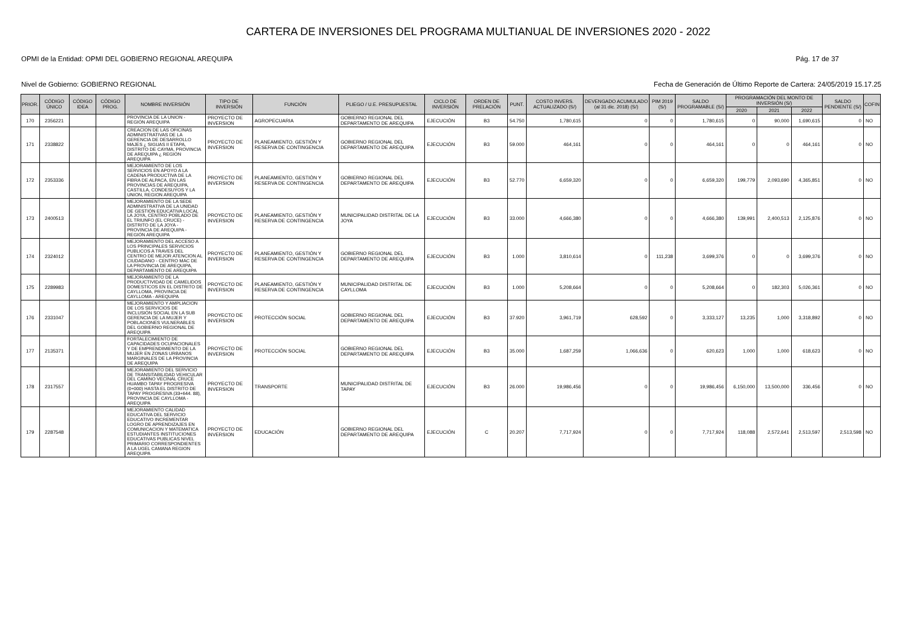CARTERA DE INVERSIONES DEL PROGRAMA MULTIANUAL DE INVERSIONES 2020 - 2022
OPMI de la Entidad: OPMI DEL GOBIERNO REGIONAL AREQUIPA Pág. 17 de 37
Nivel de Gobierno: GOBIERNO REGIONAL Fecha de Generación de Último Reporte de Cartera: 24/05/2019 15.17.25
| PRIOR. | CÓDIGO ÚNICO | CÓDIGO IDEA | CÓDIGO PROG. | NOMBRE INVERSIÓN | TIPO DE INVERSIÓN | FUNCIÓN | PLIEGO / U.E. PRESUPUESTAL | CICLO DE INVERSIÓN | ORDEN DE PRELACIÓN | PUNT. | COSTO INVERS. ACTUALIZADO (S/) | DEVENGADO ACUMULADO (al 31 dic. 2018) (S/) | PIM 2019 (S/) | SALDO PROGRAMABLE (S/) | PROGRAMACIÓN DEL MONTO DE INVERSIÓN (S/) | | | SALDO PENDIENTE (S/) | COFIN |
| --- | --- | --- | --- | --- | --- | --- | --- | --- | --- | --- | --- | --- | --- | --- | --- | --- | --- | --- | --- |
| | | | | | | | | | | | | | | | 2020 | 2021 | 2022 | | |
| 170 | 2356221 | | | PROVINCIA DE LA UNION - REGIÓN AREQUIPA | PROYECTO DE INVERSION | AGROPECUARIA | GOBIERNO REGIONAL DEL DEPARTAMENTO DE AREQUIPA | EJECUCIÓN | B3 | 54.750 | 1,780,615 | 0 | 0 | 1,780,615 | 0 | 90,000 | 1,690,615 | 0 | NO |
| 171 | 2338822 | | | CREACION DE LAS OFICINAS ADMINISTRATIVAS DE LA GERENCIA DE DESARROLLO MAJES ¿ SIGUAS II ETAPA, DISTRITO DE CAYMA, PROVINCIA DE AREQUIPA ¿ REGIÓN AREQUIPA | PROYECTO DE INVERSION | PLANEAMIENTO, GESTIÓN Y RESERVA DE CONTINGENCIA | GOBIERNO REGIONAL DEL DEPARTAMENTO DE AREQUIPA | EJECUCIÓN | B3 | 59.000 | 464,161 | 0 | 0 | 464,161 | 0 | 0 | 464,161 | 0 | NO |
| 172 | 2353336 | | | MEJORAMIENTO DE LOS SERVICIOS EN APOYO A LA CADENA PRODUCTIVA DE LA FIBRA DE ALPACA, EN LAS PROVINCIAS DE AREQUIPA, CASTILLA, CONDESUYOS Y LA UNION, REGION AREQUIPA | PROYECTO DE INVERSION | PLANEAMIENTO, GESTIÓN Y RESERVA DE CONTINGENCIA | GOBIERNO REGIONAL DEL DEPARTAMENTO DE AREQUIPA | EJECUCIÓN | B3 | 52.770 | 6,659,320 | 0 | 0 | 6,659,320 | 199,779 | 2,093,690 | 4,365,851 | 0 | NO |
| 173 | 2400513 | | | MEJORAMIENTO DE LA SEDE ADMINISTRATIVA DE LA UNIDAD DE GESTIÓN EDUCATIVA LOCAL LA JOYA, CENTRO POBLADO DE EL TRIUNFO (EL CRUCE) - DISTRITO DE LA JOYA - PROVINCIA DE AREQUIPA - REGIÓN AREQUIPA | PROYECTO DE INVERSION | PLANEAMIENTO, GESTIÓN Y RESERVA DE CONTINGENCIA | MUNICIPALIDAD DISTRITAL DE LA JOYA | EJECUCIÓN | B3 | 33.000 | 4,666,380 | 0 | 0 | 4,666,380 | 139,991 | 2,400,513 | 2,125,876 | 0 | NO |
| 174 | 2324012 | | | MEJORAMIENTO DEL ACCESO A LOS PRINCIPALES SERVICIOS PUBLICOS A TRAVES DEL CENTRO DE MEJOR ATENCION AL CIUDADANO - CENTRO MAC DE LA PROVINCIA DE AREQUIPA, DEPARTAMENTO DE AREQUIPA | PROYECTO DE INVERSION | PLANEAMIENTO, GESTIÓN Y RESERVA DE CONTINGENCIA | GOBIERNO REGIONAL DEL DEPARTAMENTO DE AREQUIPA | EJECUCIÓN | B3 | 1.000 | 3,810,614 | 0 | 111,238 | 3,699,376 | 0 | 0 | 3,699,376 | 0 | NO |
| 175 | 2289983 | | | MEJORAMIENTO DE LA PRODUCTIVIDAD DE CAMELIDOS DOMESTICOS EN EL DISTRITO DE CAYLLOMA, PROVINCIA DE CAYLLOMA - AREQUIPA | PROYECTO DE INVERSION | PLANEAMIENTO, GESTIÓN Y RESERVA DE CONTINGENCIA | MUNICIPALIDAD DISTRITAL DE CAYLLOMA | EJECUCIÓN | B3 | 1.000 | 5,208,664 | 0 | 0 | 5,208,664 | 0 | 182,303 | 5,026,361 | 0 | NO |
| 176 | 2331047 | | | MEJORAMIENTO Y AMPLIACION DE LOS SERVICIOS DE INCLUSIÓN SOCIAL EN LA SUB GERENCIA DE LA MUJER Y POBLACIONES VULNERABLES DEL GOBIERNO REGIONAL DE AREQUIPA | PROYECTO DE INVERSION | PROTECCIÓN SOCIAL | GOBIERNO REGIONAL DEL DEPARTAMENTO DE AREQUIPA | EJECUCIÓN | B3 | 37.920 | 3,961,719 | 628,592 | 0 | 3,333,127 | 13,235 | 1,000 | 3,318,892 | 0 | NO |
| 177 | 2135371 | | | FORTALECIMIENTO DE CAPACIDADES OCUPACIONALES Y DE EMPRENDIMIENTO DE LA MUJER EN ZONAS URBANOS MARGINALES DE LA PROVINCIA DE AREQUIPA | PROYECTO DE INVERSION | PROTECCIÓN SOCIAL | GOBIERNO REGIONAL DEL DEPARTAMENTO DE AREQUIPA | EJECUCIÓN | B3 | 35.000 | 1,687,259 | 1,066,636 | 0 | 620,623 | 1,000 | 1,000 | 618,623 | 0 | NO |
| 178 | 2317557 | | | MEJORAMIENTO DEL SERVICIO DE TRANSITABILIDAD VEHICULAR DEL CAMINO VECINAL CRUCE HUAMBO TAPAY PROGRESIVA (0+000) HASTA EL DISTRITO DE TAPAY PROGRESIVA (33+644. 88), PROVINCIA DE CAYLLOMA - AREQUIPA | PROYECTO DE INVERSION | TRANSPORTE | MUNICIPALIDAD DISTRITAL DE TAPAY | EJECUCIÓN | B3 | 26.000 | 19,986,456 | 0 | 0 | 19,986,456 | 6,150,000 | 13,500,000 | 336,456 | 0 | NO |
| 179 | 2287548 | | | MEJORAMIENTO CALIDAD EDUCATIVA DEL SERVICIO EDUCATIVO INCREMENTAR LOGRO DE APRENDIZAJES EN COMUNICACION Y MATEMATICA ESTUDIANTES INSTITUCIONES EDUCATIVAS PUBLICAS NIVEL PRIMARIO CORRESPONDIENTES A LA UGEL CAMANA REGION AREQUIPA | PROYECTO DE INVERSION | EDUCACIÓN | GOBIERNO REGIONAL DEL DEPARTAMENTO DE AREQUIPA | EJECUCIÓN | C | 20.207 | 7,717,924 | 0 | 0 | 7,717,924 | 118,088 | 2,572,641 | 2,513,597 | 2,513,598 | NO |